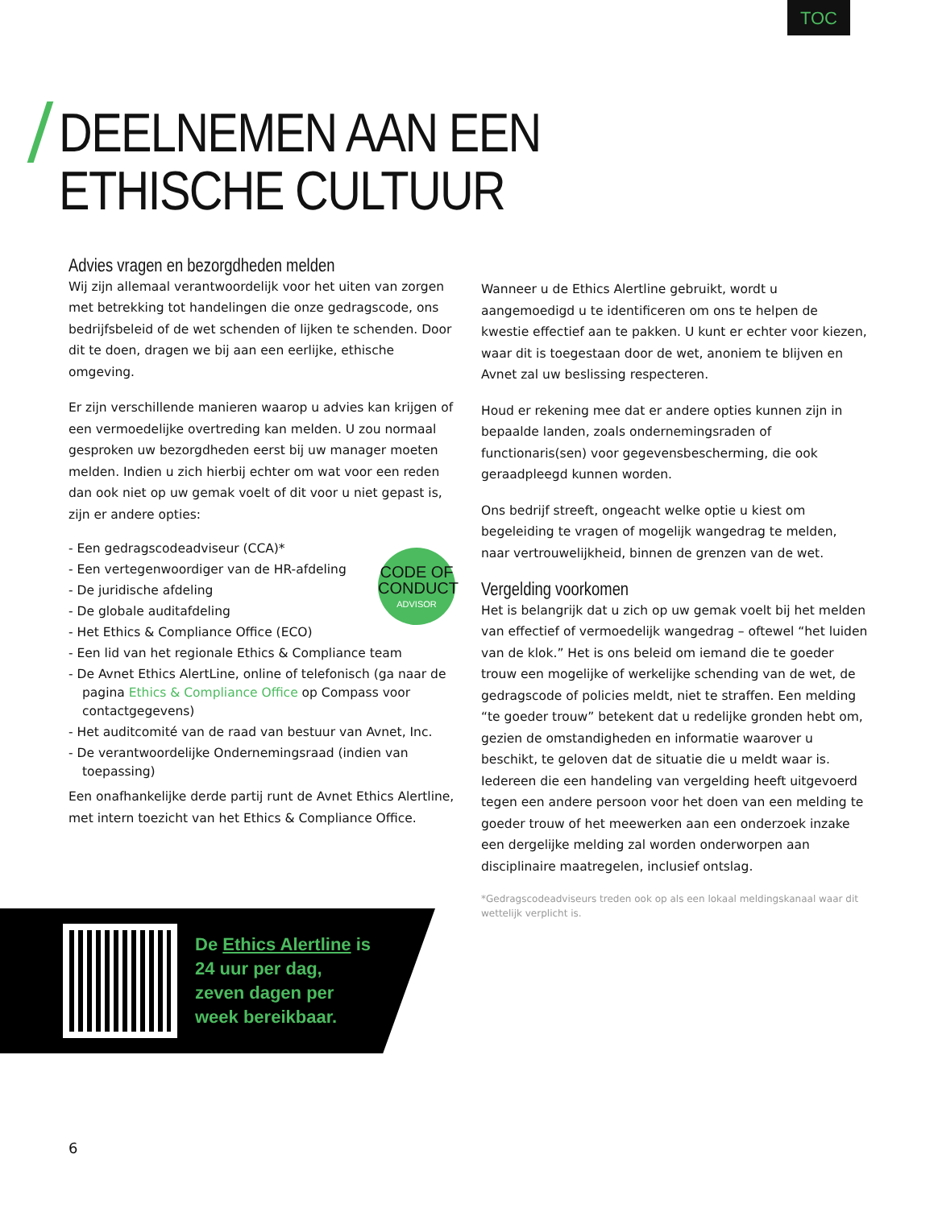TOC
DEELNEMEN AAN EEN
ETHISCHE CULTUUR
Advies vragen en bezorgdheden melden
Wij zijn allemaal verantwoordelijk voor het uiten van zorgen met betrekking tot handelingen die onze gedragscode, ons bedrijfsbeleid of de wet schenden of lijken te schenden. Door dit te doen, dragen we bij aan een eerlijke, ethische omgeving.
Er zijn verschillende manieren waarop u advies kan krijgen of een vermoedelijke overtreding kan melden. U zou normaal gesproken uw bezorgdheden eerst bij uw manager moeten melden. Indien u zich hierbij echter om wat voor een reden dan ook niet op uw gemak voelt of dit voor u niet gepast is, zijn er andere opties:
CODE OF
CONDUCT
ADVISOR
- Een gedragscodeadviseur (CCA)*
- Een vertegenwoordiger van de HR-afdeling
- De juridische afdeling
- De globale auditafdeling
- Het Ethics & Compliance Office (ECO)
- Een lid van het regionale Ethics & Compliance team
- De Avnet Ethics AlertLine, online of telefonisch (ga naar de pagina Ethics & Compliance Office op Compass voor contactgegevens)
- Het auditcomité van de raad van bestuur van Avnet, Inc.
- De verantwoordelijke Ondernemingsraad (indien van toepassing)
Een onafhankelijke derde partij runt de Avnet Ethics Alertline, met intern toezicht van het Ethics & Compliance Office.
Wanneer u de Ethics Alertline gebruikt, wordt u aangemoedigd u te identificeren om ons te helpen de kwestie effectief aan te pakken. U kunt er echter voor kiezen, waar dit is toegestaan door de wet, anoniem te blijven en Avnet zal uw beslissing respecteren.
Houd er rekening mee dat er andere opties kunnen zijn in bepaalde landen, zoals ondernemingsraden of functionaris(sen) voor gegevensbescherming, die ook geraadpleegd kunnen worden.
Ons bedrijf streeft, ongeacht welke optie u kiest om begeleiding te vragen of mogelijk wangedrag te melden, naar vertrouwelijkheid, binnen de grenzen van de wet.
Vergelding voorkomen
Het is belangrijk dat u zich op uw gemak voelt bij het melden van effectief of vermoedelijk wangedrag – oftewel “het luiden van de klok.” Het is ons beleid om iemand die te goeder trouw een mogelijke of werkelijke schending van de wet, de gedragscode of policies meldt, niet te straffen. Een melding “te goeder trouw” betekent dat u redelijke gronden hebt om, gezien de omstandigheden en informatie waarover u beschikt, te geloven dat de situatie die u meldt waar is. Iedereen die een handeling van vergelding heeft uitgevoerd tegen een andere persoon voor het doen van een melding te goeder trouw of het meewerken aan een onderzoek inzake een dergelijke melding zal worden onderworpen aan disciplinaire maatregelen, inclusief ontslag.
*Gedragscodeadviseurs treden ook op als een lokaal meldingskanaal waar dit wettelijk verplicht is.
De Ethics Alertline is 24 uur per dag, zeven dagen per week bereikbaar.
6